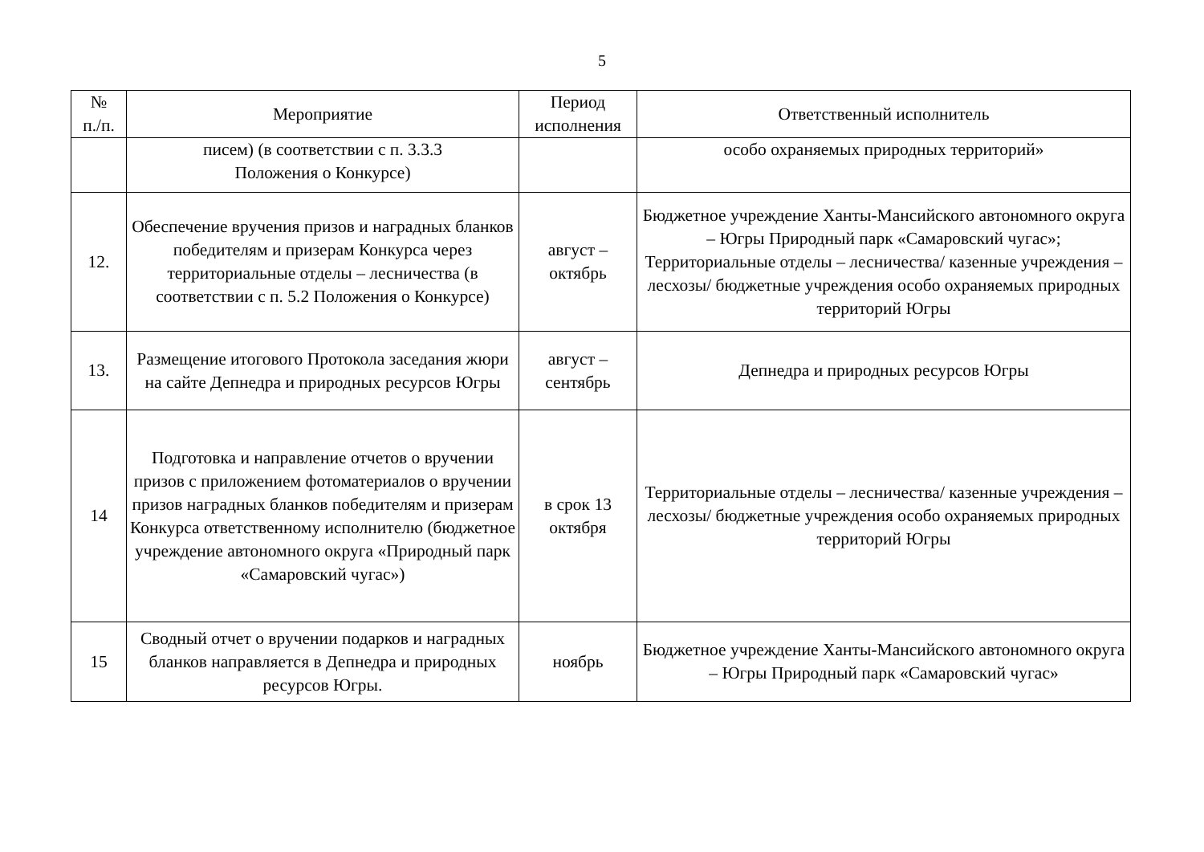5
| № п./п. | Мероприятие | Период исполнения | Ответственный исполнитель |
| --- | --- | --- | --- |
| | писем) (в соответствии с п. 3.3.3 Положения о Конкурсе) | | особо охраняемых природных территорий» |
| 12. | Обеспечение вручения призов и наградных бланков победителям и призерам Конкурса через территориальные отделы – лесничества (в соответствии с п. 5.2 Положения о Конкурсе) | август – октябрь | Бюджетное учреждение Ханты-Мансийского автономного округа – Югры Природный парк «Самаровский чугас»; Территориальные отделы – лесничества/ казенные учреждения – лесхозы/ бюджетные учреждения особо охраняемых природных территорий Югры |
| 13. | Размещение итогового Протокола заседания жюри на сайте Депнедра и природных ресурсов Югры | август – сентябрь | Депнедра и природных ресурсов Югры |
| 14 | Подготовка и направление отчетов о вручении призов с приложением фотоматериалов о вручении призов наградных бланков победителям и призерам Конкурса ответственному исполнителю (бюджетное учреждение автономного округа «Природный парк «Самаровский чугас») | в срок 13 октября | Территориальные отделы – лесничества/ казенные учреждения – лесхозы/ бюджетные учреждения особо охраняемых природных территорий Югры |
| 15 | Сводный отчет о вручении подарков и наградных бланков направляется в Депнедра и природных ресурсов Югры. | ноябрь | Бюджетное учреждение Ханты-Мансийского автономного округа – Югры Природный парк «Самаровский чугас» |